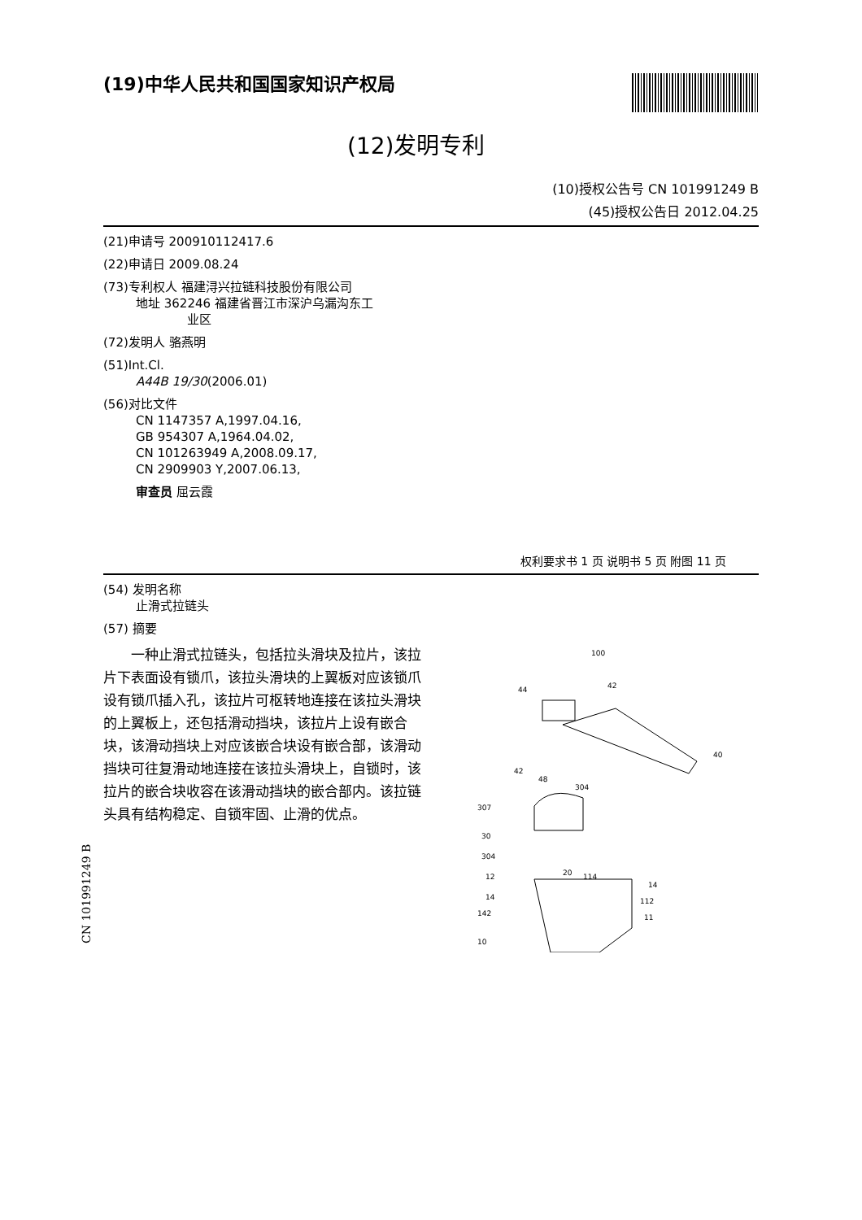(19)中华人民共和国国家知识产权局
(12)发明专利
(10)授权公告号 CN 101991249 B
(45)授权公告日 2012.04.25
(21)申请号 200910112417.6
(22)申请日 2009.08.24
(73)专利权人 福建浔兴拉链科技股份有限公司
地址 362246 福建省晋江市深沪乌漏沟东工
业区
(72)发明人 骆燕明
(51)Int.Cl.
A44B 19/30(2006.01)
(56)对比文件
CN 1147357 A,1997.04.16,
GB 954307 A,1964.04.02,
CN 101263949 A,2008.09.17,
CN 2909903 Y,2007.06.13,
审查员 屈云霞
权利要求书 1 页 说明书 5 页 附图 11 页
(54) 发明名称
止滑式拉链头
(57) 摘要
一种止滑式拉链头，包括拉头滑块及拉片，该拉片下表面设有锁爪，该拉头滑块的上翼板对应该锁爪设有锁爪插入孔，该拉片可枢转地连接在该拉头滑块的上翼板上，还包括滑动挡块，该拉片上设有嵌合块，该滑动挡块上对应该嵌合块设有嵌合部，该滑动挡块可往复滑动地连接在该拉头滑块上，自锁时，该拉片的嵌合块收容在该滑动挡块的嵌合部内。该拉链头具有结构稳定、自锁牢固、止滑的优点。
100
44
42
40
42
48
307
30
304
304
12
14
142
10
20
114
14
112
11
CN 101991249 B